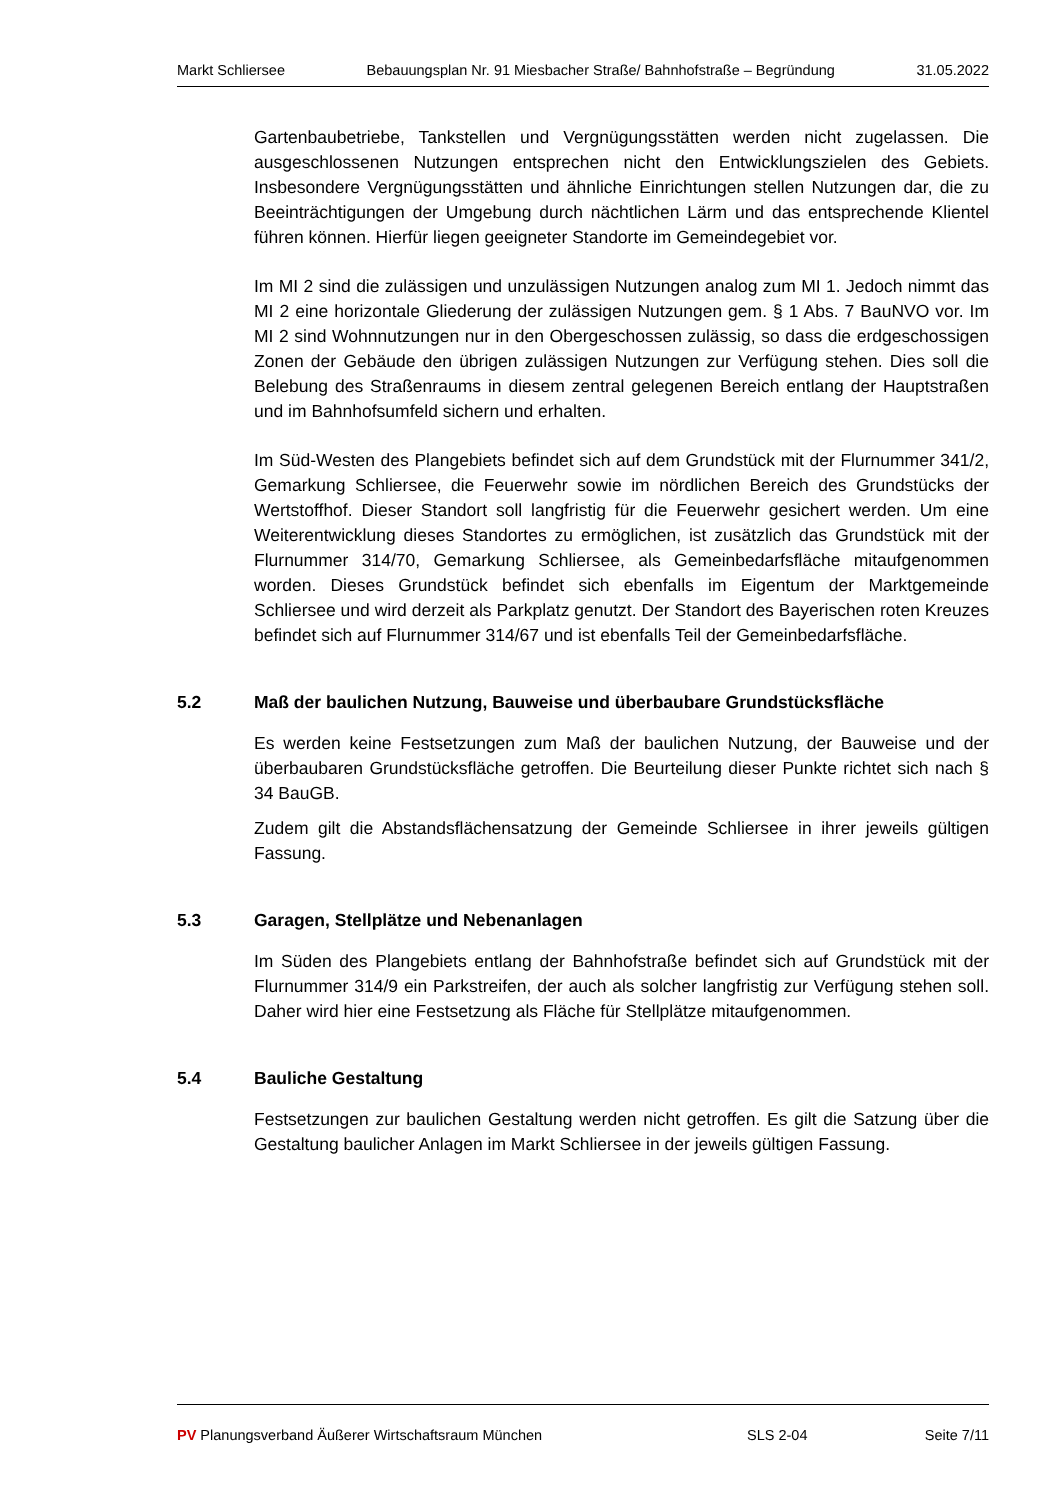Markt Schliersee Bebauungsplan Nr. 91 Miesbacher Straße/ Bahnhofstraße – Begründung 31.05.2022
Gartenbaubetriebe, Tankstellen und Vergnügungsstätten werden nicht zugelassen. Die ausgeschlossenen Nutzungen entsprechen nicht den Entwicklungszielen des Gebiets. Insbesondere Vergnügungsstätten und ähnliche Einrichtungen stellen Nutzungen dar, die zu Beeinträchtigungen der Umgebung durch nächtlichen Lärm und das entsprechende Klientel führen können. Hierfür liegen geeigneter Standorte im Gemeindegebiet vor.
Im MI 2 sind die zulässigen und unzulässigen Nutzungen analog zum MI 1. Jedoch nimmt das MI 2 eine horizontale Gliederung der zulässigen Nutzungen gem. § 1 Abs. 7 BauNVO vor. Im MI 2 sind Wohnnutzungen nur in den Obergeschossen zulässig, so dass die erdgeschossigen Zonen der Gebäude den übrigen zulässigen Nutzungen zur Verfügung stehen. Dies soll die Belebung des Straßenraums in diesem zentral gelegenen Bereich entlang der Hauptstraßen und im Bahnhofsumfeld sichern und erhalten.
Im Süd-Westen des Plangebiets befindet sich auf dem Grundstück mit der Flurnummer 341/2, Gemarkung Schliersee, die Feuerwehr sowie im nördlichen Bereich des Grundstücks der Wertstoffhof. Dieser Standort soll langfristig für die Feuerwehr gesichert werden. Um eine Weiterentwicklung dieses Standortes zu ermöglichen, ist zusätzlich das Grundstück mit der Flurnummer 314/70, Gemarkung Schliersee, als Gemeinbedarfsfläche mitaufgenommen worden. Dieses Grundstück befindet sich ebenfalls im Eigentum der Marktgemeinde Schliersee und wird derzeit als Parkplatz genutzt. Der Standort des Bayerischen roten Kreuzes befindet sich auf Flurnummer 314/67 und ist ebenfalls Teil der Gemeinbedarfsfläche.
5.2 Maß der baulichen Nutzung, Bauweise und überbaubare Grundstücksfläche
Es werden keine Festsetzungen zum Maß der baulichen Nutzung, der Bauweise und der überbaubaren Grundstücksfläche getroffen. Die Beurteilung dieser Punkte richtet sich nach § 34 BauGB.
Zudem gilt die Abstandsflächensatzung der Gemeinde Schliersee in ihrer jeweils gültigen Fassung.
5.3 Garagen, Stellplätze und Nebenanlagen
Im Süden des Plangebiets entlang der Bahnhofstraße befindet sich auf Grundstück mit der Flurnummer 314/9 ein Parkstreifen, der auch als solcher langfristig zur Verfügung stehen soll. Daher wird hier eine Festsetzung als Fläche für Stellplätze mitaufgenommen.
5.4 Bauliche Gestaltung
Festsetzungen zur baulichen Gestaltung werden nicht getroffen. Es gilt die Satzung über die Gestaltung baulicher Anlagen im Markt Schliersee in der jeweils gültigen Fassung.
PV Planungsverband Äußerer Wirtschaftsraum München SLS 2-04 Seite 7/11